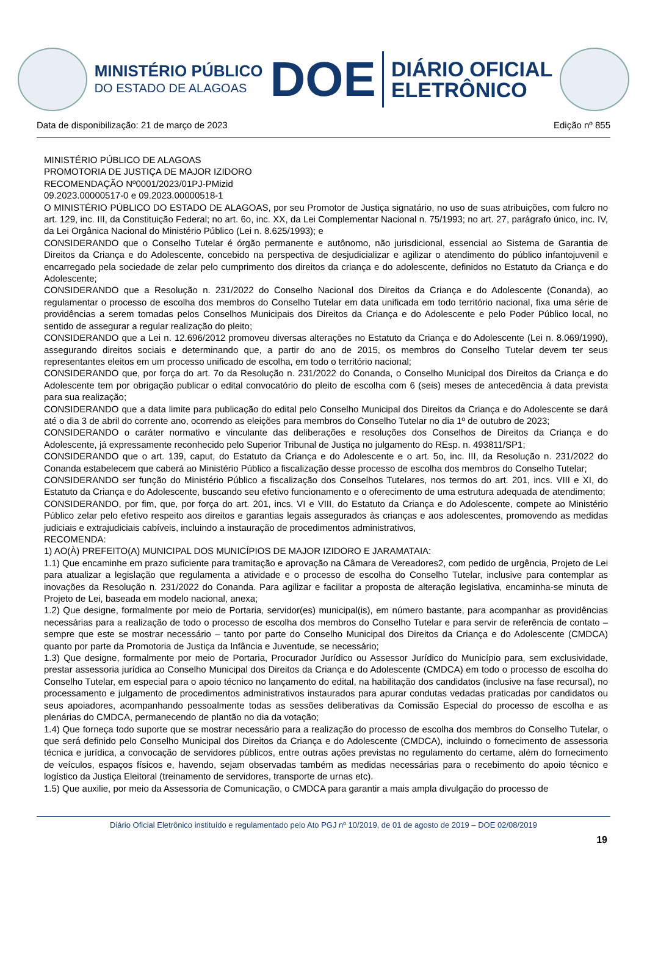MINISTÉRIO PÚBLICO
DO ESTADO DE ALAGOAS
DOE
DIÁRIO OFICIAL
ELETRÔNICO
Data de disponibilização: 21 de março de 2023 Edição nº 855
MINISTÉRIO PÚBLICO DE ALAGOAS
PROMOTORIA DE JUSTIÇA DE MAJOR IZIDORO
RECOMENDAÇÃO Nº0001/2023/01PJ-PMizid
09.2023.00000517-0 e 09.2023.00000518-1
O MINISTÉRIO PÚBLICO DO ESTADO DE ALAGOAS, por seu Promotor de Justiça signatário, no uso de suas atribuições, com fulcro no art. 129, inc. III, da Constituição Federal; no art. 6o, inc. XX, da Lei Complementar Nacional n. 75/1993; no art. 27, parágrafo único, inc. IV, da Lei Orgânica Nacional do Ministério Público (Lei n. 8.625/1993); e
CONSIDERANDO que o Conselho Tutelar é órgão permanente e autônomo, não jurisdicional, essencial ao Sistema de Garantia de Direitos da Criança e do Adolescente, concebido na perspectiva de desjudicializar e agilizar o atendimento do público infantojuvenil e encarregado pela sociedade de zelar pelo cumprimento dos direitos da criança e do adolescente, definidos no Estatuto da Criança e do Adolescente;
CONSIDERANDO que a Resolução n. 231/2022 do Conselho Nacional dos Direitos da Criança e do Adolescente (Conanda), ao regulamentar o processo de escolha dos membros do Conselho Tutelar em data unificada em todo território nacional, fixa uma série de providências a serem tomadas pelos Conselhos Municipais dos Direitos da Criança e do Adolescente e pelo Poder Público local, no sentido de assegurar a regular realização do pleito;
CONSIDERANDO que a Lei n. 12.696/2012 promoveu diversas alterações no Estatuto da Criança e do Adolescente (Lei n. 8.069/1990), assegurando direitos sociais e determinando que, a partir do ano de 2015, os membros do Conselho Tutelar devem ter seus representantes eleitos em um processo unificado de escolha, em todo o território nacional;
CONSIDERANDO que, por força do art. 7o da Resolução n. 231/2022 do Conanda, o Conselho Municipal dos Direitos da Criança e do Adolescente tem por obrigação publicar o edital convocatório do pleito de escolha com 6 (seis) meses de antecedência à data prevista para sua realização;
CONSIDERANDO que a data limite para publicação do edital pelo Conselho Municipal dos Direitos da Criança e do Adolescente se dará até o dia 3 de abril do corrente ano, ocorrendo as eleições para membros do Conselho Tutelar no dia 1º de outubro de 2023;
CONSIDERANDO o caráter normativo e vinculante das deliberações e resoluções dos Conselhos de Direitos da Criança e do Adolescente, já expressamente reconhecido pelo Superior Tribunal de Justiça no julgamento do REsp. n. 493811/SP1;
CONSIDERANDO que o art. 139, caput, do Estatuto da Criança e do Adolescente e o art. 5o, inc. III, da Resolução n. 231/2022 do Conanda estabelecem que caberá ao Ministério Público a fiscalização desse processo de escolha dos membros do Conselho Tutelar;
CONSIDERANDO ser função do Ministério Público a fiscalização dos Conselhos Tutelares, nos termos do art. 201, incs. VIII e XI, do Estatuto da Criança e do Adolescente, buscando seu efetivo funcionamento e o oferecimento de uma estrutura adequada de atendimento;
CONSIDERANDO, por fim, que, por força do art. 201, incs. VI e VIII, do Estatuto da Criança e do Adolescente, compete ao Ministério Público zelar pelo efetivo respeito aos direitos e garantias legais assegurados às crianças e aos adolescentes, promovendo as medidas judiciais e extrajudiciais cabíveis, incluindo a instauração de procedimentos administrativos,
RECOMENDA:
1) AO(À) PREFEITO(A) MUNICIPAL DOS MUNICÍPIOS DE MAJOR IZIDORO E JARAMATAIA:
1.1) Que encaminhe em prazo suficiente para tramitação e aprovação na Câmara de Vereadores2, com pedido de urgência, Projeto de Lei para atualizar a legislação que regulamenta a atividade e o processo de escolha do Conselho Tutelar, inclusive para contemplar as inovações da Resolução n. 231/2022 do Conanda. Para agilizar e facilitar a proposta de alteração legislativa, encaminha-se minuta de Projeto de Lei, baseada em modelo nacional, anexa;
1.2) Que designe, formalmente por meio de Portaria, servidor(es) municipal(is), em número bastante, para acompanhar as providências necessárias para a realização de todo o processo de escolha dos membros do Conselho Tutelar e para servir de referência de contato – sempre que este se mostrar necessário – tanto por parte do Conselho Municipal dos Direitos da Criança e do Adolescente (CMDCA) quanto por parte da Promotoria de Justiça da Infância e Juventude, se necessário;
1.3) Que designe, formalmente por meio de Portaria, Procurador Jurídico ou Assessor Jurídico do Município para, sem exclusividade, prestar assessoria jurídica ao Conselho Municipal dos Direitos da Criança e do Adolescente (CMDCA) em todo o processo de escolha do Conselho Tutelar, em especial para o apoio técnico no lançamento do edital, na habilitação dos candidatos (inclusive na fase recursal), no processamento e julgamento de procedimentos administrativos instaurados para apurar condutas vedadas praticadas por candidatos ou seus apoiadores, acompanhando pessoalmente todas as sessões deliberativas da Comissão Especial do processo de escolha e as plenárias do CMDCA, permanecendo de plantão no dia da votação;
1.4) Que forneça todo suporte que se mostrar necessário para a realização do processo de escolha dos membros do Conselho Tutelar, o que será definido pelo Conselho Municipal dos Direitos da Criança e do Adolescente (CMDCA), incluindo o fornecimento de assessoria técnica e jurídica, a convocação de servidores públicos, entre outras ações previstas no regulamento do certame, além do fornecimento de veículos, espaços físicos e, havendo, sejam observadas também as medidas necessárias para o recebimento do apoio técnico e logístico da Justiça Eleitoral (treinamento de servidores, transporte de urnas etc).
1.5) Que auxilie, por meio da Assessoria de Comunicação, o CMDCA para garantir a mais ampla divulgação do processo de
Diário Oficial Eletrônico instituído e regulamentado pelo Ato PGJ nº 10/2019, de 01 de agosto de 2019 – DOE 02/08/2019
19